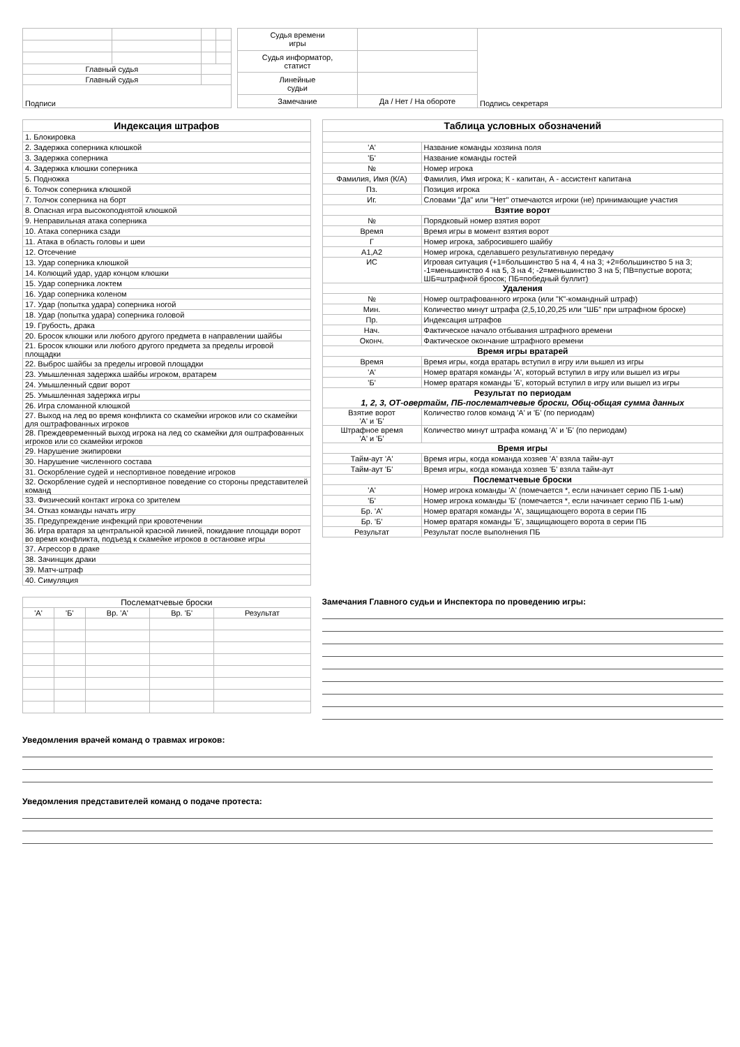| Главный судья | | | |
| Главный судья | | | |
| Подписи | | | |
| Судья времени игры | | Подпись секретаря |
| Судья информатор, статист | | |
| Линейные судьи | | |
| Замечание | Да / Нет / На обороте | |
| Индексация штрафов |
| --- |
| 1. Блокировка |
| 2. Задержка соперника клюшкой |
| 3. Задержка соперника |
| 4. Задержка клюшки соперника |
| 5. Подножка |
| 6. Толчок соперника клюшкой |
| 7. Толчок соперника на борт |
| 8. Опасная игра высокоподнятой клюшкой |
| 9. Неправильная атака соперника |
| 10. Атака соперника сзади |
| 11. Атака в область головы и шеи |
| 12. Отсечение |
| 13. Удар соперника клюшкой |
| 14. Колющий удар, удар концом клюшки |
| 15. Удар соперника локтем |
| 16. Удар соперника коленом |
| 17. Удар (попытка удара) соперника ногой |
| 18. Удар (попытка удара) соперника головой |
| 19. Грубость, драка |
| 20. Бросок клюшки или любого другого предмета в направлении шайбы |
| 21. Бросок клюшки или любого другого предмета за пределы игровой площадки |
| 22. Выброс шайбы за пределы игровой площадки |
| 23. Умышленная задержка шайбы игроком, вратарем |
| 24. Умышленный сдвиг ворот |
| 25. Умышленная задержка игры |
| 26. Игра сломанной клюшкой |
| 27. Выход на лед во время конфликта со скамейки игроков или со скамейки для оштрафованных игроков |
| 28. Преждевременный выход игрока на лед со скамейки для оштрафованных игроков или со скамейки игроков |
| 29. Нарушение экипировки |
| 30. Нарушение численного состава |
| 31. Оскорбление судей и неспортивное поведение игроков |
| 32. Оскорбление судей и неспортивное поведение со стороны представителей команд |
| 33. Физический контакт игрока со зрителем |
| 34. Отказ команды начать игру |
| 35. Предупреждение инфекций при кровотечении |
| 36. Игра вратаря за центральной красной линией, покидание площади ворот во время конфликта, подъезд к скамейке игроков в остановке игры |
| 37. Агрессор в драке |
| 38. Зачинщик драки |
| 39. Матч-штраф |
| 40. Симуляция |
| Таблица условных обозначений | |
| --- | --- |
| 'А' | Название команды хозяина поля |
| 'Б' | Название команды гостей |
| № | Номер игрока |
| Фамилия, Имя (К/А) | Фамилия, Имя игрока; К - капитан, А - ассистент капитана |
| Пз. | Позиция игрока |
| Иг. | Словами "Да" или "Нет" отмечаются игроки (не) принимающие участия |
| Взятие ворот | |
| № | Порядковый номер взятия ворот |
| Время | Время игры в момент взятия ворот |
| Г | Номер игрока, забросившего шайбу |
| А1,А2 | Номер игрока, сделавшего результативную передачу |
| ИС | Игровая ситуация (+1=большинство 5 на 4, 4 на 3; +2=большинство 5 на 3; -1=меньшинство 4 на 5, 3 на 4; -2=меньшинство 3 на 5; ПВ=пустые ворота; ШБ=штрафной бросок; ПБ=победный буллит) |
| Удаления | |
| № | Номер оштрафованного игрока (или "К"-командный штраф) |
| Мин. | Количество минут штрафа (2,5,10,20,25 или "ШБ" при штрафном броске) |
| Пр. | Индексация штрафов |
| Нач. | Фактическое начало отбывания штрафного времени |
| Оконч. | Фактическое окончание штрафного времени |
| Время игры вратарей | |
| Время | Время игры, когда вратарь вступил в игру или вышел из игры |
| 'А' | Номер вратаря команды 'А', который вступил в игру или вышел из игры |
| 'Б' | Номер вратаря команды 'Б', который вступил в игру или вышел из игры |
| Результат по периодам 1, 2, 3, ОТ-овертайм, ПБ-послематчевые броски, Общ-общая сумма данных | |
| Взятие ворот 'А' и 'Б' | Количество голов команд 'А' и 'Б' (по периодам) |
| Штрафное время 'А' и 'Б' | Количество минут штрафа команд 'А' и 'Б' (по периодам) |
| Время игры | |
| Тайм-аут 'А' | Время игры, когда команда хозяев 'А' взяла тайм-аут |
| Тайм-аут 'Б' | Время игры, когда команда хозяев 'Б' взяла тайм-аут |
| Послематчевые броски | |
| 'А' | Номер игрока команды 'А' (помечается *, если начинает серию ПБ 1-ым) |
| 'Б' | Номер игрока команды 'Б' (помечается *, если начинает серию ПБ 1-ым) |
| Бр. 'А' | Номер вратаря команды 'А', защищающего ворота в серии ПБ |
| Бр. 'Б' | Номер вратаря команды 'Б', защищающего ворота в серии ПБ |
| Результат | Результат после выполнения ПБ |
| Послематчевые броски | | | | |
| 'А' | 'Б' | Вр. 'А' | Вр. 'Б' | Результат |
Замечания Главного судьи и Инспектора по проведению игры:
Уведомления врачей команд о травмах игроков:
Уведомления представителей команд о подаче протеста: